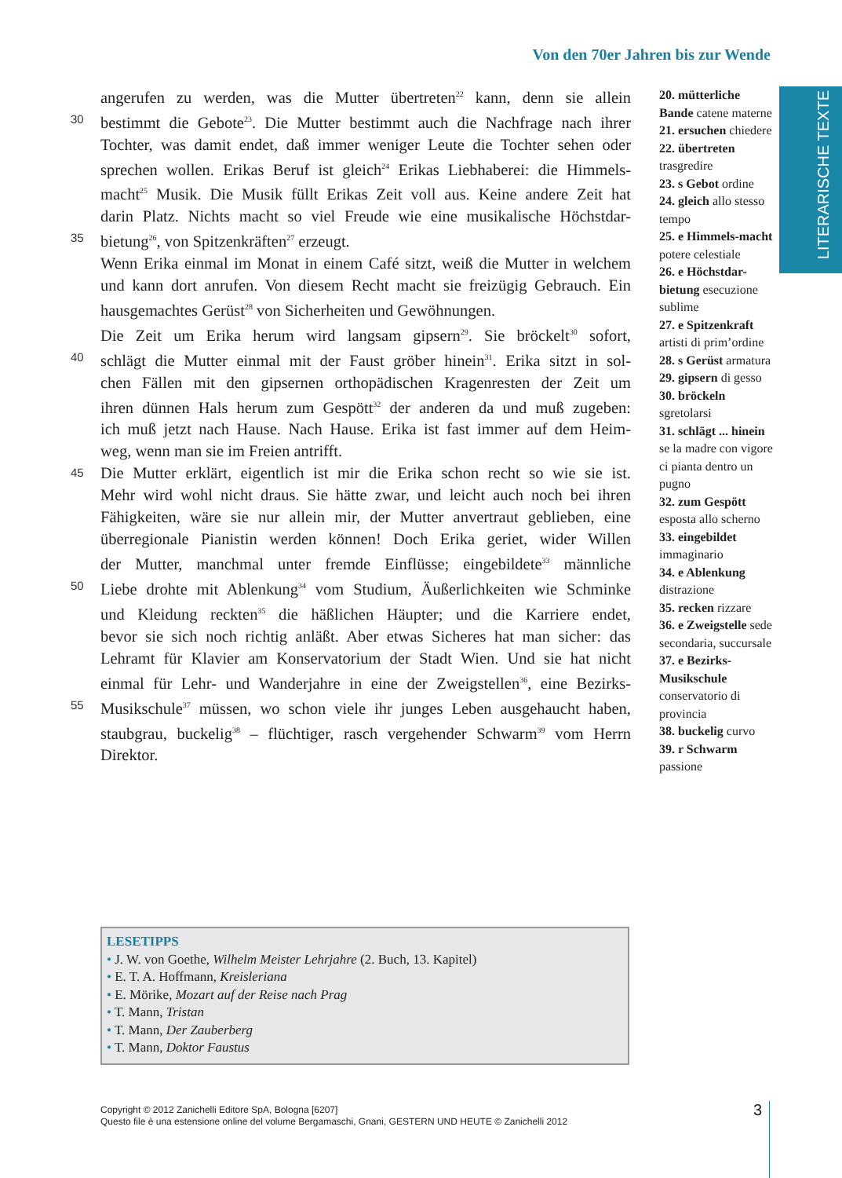Von den 70er Jahren bis zur Wende
LITERARISCHE TEXTE
angerufen zu werden, was die Mutter übertreten<sup>22</sup> kann, denn sie allein
30 bestimmt die Gebote<sup>23</sup>. Die Mutter bestimmt auch die Nachfrage nach ihrer
Tochter, was damit endet, daß immer weniger Leute die Tochter sehen oder
sprechen wollen. Erikas Beruf ist gleich<sup>24</sup> Erikas Liebhaberei: die Himmels-
macht<sup>25</sup> Musik. Die Musik füllt Erikas Zeit voll aus. Keine andere Zeit hat
darin Platz. Nichts macht so viel Freude wie eine musikalische Höchstdar-
35 bietung<sup>26</sup>, von Spitzenkräften<sup>27</sup> erzeugt.
Wenn Erika einmal im Monat in einem Café sitzt, weiß die Mutter in welchem
und kann dort anrufen. Von diesem Recht macht sie freizügig Gebrauch. Ein
hausgemachtes Gerüst<sup>28</sup> von Sicherheiten und Gewöhnungen.
Die Zeit um Erika herum wird langsam gipsern<sup>29</sup>. Sie bröckelt<sup>30</sup> sofort,
40 schlägt die Mutter einmal mit der Faust gröber hinein<sup>31</sup>. Erika sitzt in sol-
chen Fällen mit den gipsernen orthopädischen Kragenresten der Zeit um
ihren dünnen Hals herum zum Gespött<sup>32</sup> der anderen da und muß zugeben:
ich muß jetzt nach Hause. Nach Hause. Erika ist fast immer auf dem Heim-
weg, wenn man sie im Freien antrifft.
45 Die Mutter erklärt, eigentlich ist mir die Erika schon recht so wie sie ist.
Mehr wird wohl nicht draus. Sie hätte zwar, und leicht auch noch bei ihren
Fähigkeiten, wäre sie nur allein mir, der Mutter anvertraut geblieben, eine
überregionale Pianistin werden können! Doch Erika geriet, wider Willen
der Mutter, manchmal unter fremde Einflüsse; eingebildete<sup>33</sup> männliche
50 Liebe drohte mit Ablenkung<sup>34</sup> vom Studium, Äußerlichkeiten wie Schminke
und Kleidung reckten<sup>35</sup> die häßlichen Häupter; und die Karriere endet,
bevor sie sich noch richtig anläßt. Aber etwas Sicheres hat man sicher: das
Lehramt für Klavier am Konservatorium der Stadt Wien. Und sie hat nicht
einmal für Lehr- und Wanderjahre in eine der Zweigstellen<sup>36</sup>, eine Bezirks-
55 Musikschule<sup>37</sup> müssen, wo schon viele ihr junges Leben ausgehaucht haben,
staubgrau, buckelig<sup>38</sup> – flüchtiger, rasch vergehender Schwarm<sup>39</sup> vom Herrn
Direktor.
20. mütterliche Bande catene materne
21. ersuchen chiedere
22. übertreten trasgredire
23. s Gebot ordine
24. gleich allo stesso tempo
25. e Himmels-macht potere celestiale
26. e Höchstdar-bietung esecuzione sublime
27. e Spitzenkraft artisti di prim’ordine
28. s Gerüst armatura
29. gipsern di gesso
30. bröckeln sgretolarsi
31. schlägt ... hinein se la madre con vigore ci pianta dentro un pugno
32. zum Gespött esposta allo scherno
33. eingebildet immaginario
34. e Ablenkung distrazione
35. recken rizzare
36. e Zweigstelle sede secondaria, succursale
37. e Bezirks-Musikschule conservatorio di provincia
38. buckelig curvo
39. r Schwarm passione
LESETIPPS
• J. W. von Goethe, Wilhelm Meister Lehrjahre (2. Buch, 13. Kapitel)
• E. T. A. Hoffmann, Kreisleriana
• E. Mörike, Mozart auf der Reise nach Prag
• T. Mann, Tristan
• T. Mann, Der Zauberberg
• T. Mann, Doktor Faustus
Copyright © 2012 Zanichelli Editore SpA, Bologna [6207]
Questo file è una estensione online del volume Bergamaschi, Gnani, GESTERN UND HEUTE © Zanichelli 2012
3